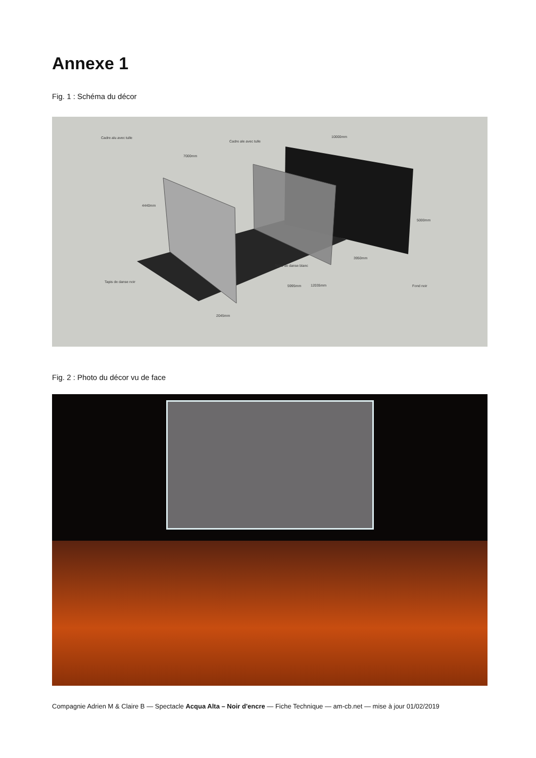Annexe 1
Fig. 1 : Schéma du décor
Cadre alu avec tulle
Cadre ale avec tulle
10000mm
7000mm
4440mm
5000mm
3950mm
Tapis de danse blanc
Tapis de danse noir
5995mm 12035mm Fond noir
2045mm
Fig. 2 : Photo du décor vu de face
Compagnie Adrien M & Claire B — Spectacle Acqua Alta – Noir d'encre — Fiche Technique — am-cb.net — mise à jour 01/02/2019